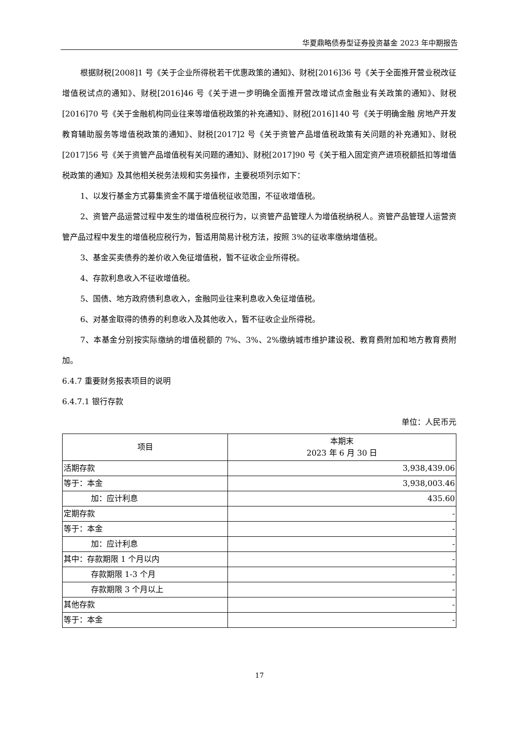华夏鼎略债券型证券投资基金 2023 年中期报告
根据财税[2008]1 号《关于企业所得税若干优惠政策的通知》、财税[2016]36 号《关于全面推开营业税改征增值税试点的通知》、财税[2016]46 号《关于进一步明确全面推开营改增试点金融业有关政策的通知》、财税[2016]70 号《关于金融机构同业往来等增值税政策的补充通知》、财税[2016]140 号《关于明确金融 房地产开发 教育辅助服务等增值税政策的通知》、财税[2017]2 号《关于资管产品增值税政策有关问题的补充通知》、财税[2017]56 号《关于资管产品增值税有关问题的通知》、财税[2017]90 号《关于租入固定资产进项税额抵扣等增值税政策的通知》及其他相关税务法规和实务操作，主要税项列示如下：
1、以发行基金方式募集资金不属于增值税征收范围，不征收增值税。
2、资管产品运营过程中发生的增值税应税行为，以资管产品管理人为增值税纳税人。资管产品管理人运营资管产品过程中发生的增值税应税行为，暂适用简易计税方法，按照 3%的征收率缴纳增值税。
3、基金买卖债券的差价收入免征增值税，暂不征收企业所得税。
4、存款利息收入不征收增值税。
5、国债、地方政府债利息收入，金融同业往来利息收入免征增值税。
6、对基金取得的债券的利息收入及其他收入，暂不征收企业所得税。
7、本基金分别按实际缴纳的增值税额的 7%、3%、2%缴纳城市维护建设税、教育费附加和地方教育费附加。
6.4.7 重要财务报表项目的说明
6.4.7.1 银行存款
单位：人民币元
| 项目 | 本期末 2023 年 6 月 30 日 |
| --- | --- |
| 活期存款 | 3,938,439.06 |
| 等于：本金 | 3,938,003.46 |
| 加：应计利息 | 435.60 |
| 定期存款 | - |
| 等于：本金 | - |
| 加：应计利息 | - |
| 其中：存款期限 1 个月以内 | - |
| 存款期限 1-3 个月 | - |
| 存款期限 3 个月以上 | - |
| 其他存款 | - |
| 等于：本金 | - |
17